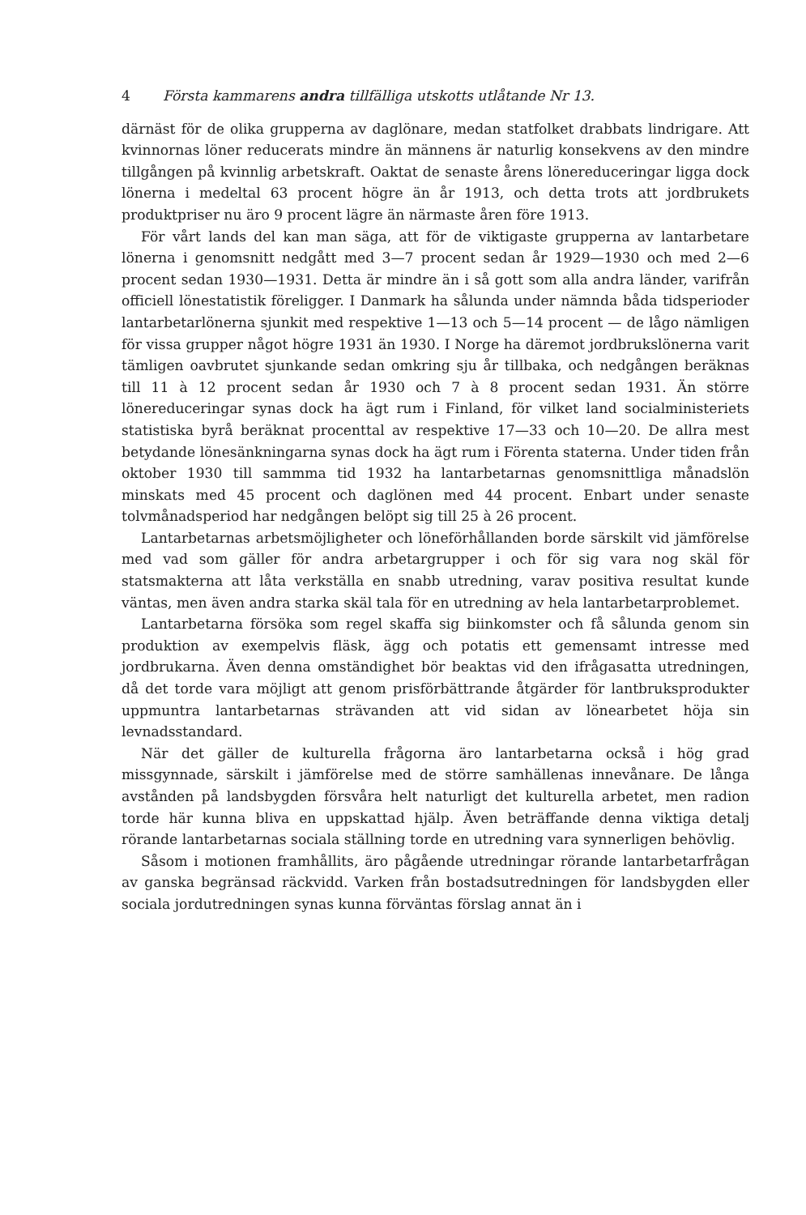4 Första kammarens andra tillfälliga utskotts utlåtande Nr 13.
därnäst för de olika grupperna av daglönare, medan statfolket drabbats lindrigare. Att kvinnornas löner reducerats mindre än männens är naturlig konsekvens av den mindre tillgången på kvinnlig arbetskraft. Oaktat de senaste årens lönereduceringar ligga dock lönerna i medeltal 63 procent högre än år 1913, och detta trots att jordbrukets produktpriser nu äro 9 procent lägre än närmaste åren före 1913.
För vårt lands del kan man säga, att för de viktigaste grupperna av lantarbetare lönerna i genomsnitt nedgått med 3—7 procent sedan år 1929—1930 och med 2—6 procent sedan 1930—1931. Detta är mindre än i så gott som alla andra länder, varifrån officiell lönestatistik föreligger. I Danmark ha sålunda under nämnda båda tidsperioder lantarbetarlönerna sjunkit med respektive 1—13 och 5—14 procent — de lågo nämligen för vissa grupper något högre 1931 än 1930. I Norge ha däremot jordbrukslönerna varit tämligen oavbrutet sjunkande sedan omkring sju år tillbaka, och nedgången beräknas till 11 à 12 procent sedan år 1930 och 7 à 8 procent sedan 1931. Än större lönereduceringar synas dock ha ägt rum i Finland, för vilket land socialministeriets statistiska byrå beräknat procenttal av respektive 17—33 och 10—20. De allra mest betydande lönesänkningarna synas dock ha ägt rum i Förenta staterna. Under tiden från oktober 1930 till sammma tid 1932 ha lantarbetarnas genomsnittliga månadslön minskats med 45 procent och daglönen med 44 procent. Enbart under senaste tolvmånadsperiod har nedgången belöpt sig till 25 à 26 procent.
Lantarbetarnas arbetsmöjligheter och löneförhållanden borde särskilt vid jämförelse med vad som gäller för andra arbetargrupper i och för sig vara nog skäl för statsmakterna att låta verkställa en snabb utredning, varav positiva resultat kunde väntas, men även andra starka skäl tala för en utredning av hela lantarbetarproblemet.
Lantarbetarna försöka som regel skaffa sig biinkomster och få sålunda genom sin produktion av exempelvis fläsk, ägg och potatis ett gemensamt intresse med jordbrukarna. Även denna omständighet bör beaktas vid den ifrågasatta utredningen, då det torde vara möjligt att genom prisförbättrande åtgärder för lantbruksprodukter uppmuntra lantarbetarnas strävanden att vid sidan av lönearbetet höja sin levnadsstandard.
När det gäller de kulturella frågorna äro lantarbetarna också i hög grad missgynnade, särskilt i jämförelse med de större samhällenas innevånare. De långa avstånden på landsbygden försvåra helt naturligt det kulturella arbetet, men radion torde här kunna bliva en uppskattad hjälp. Även beträffande denna viktiga detalj rörande lantarbetarnas sociala ställning torde en utredning vara synnerligen behövlig.
Såsom i motionen framhållits, äro pågående utredningar rörande lantarbetarfrågan av ganska begränsad räckvidd. Varken från bostadsutredningen för landsbygden eller sociala jordutredningen synas kunna förväntas förslag annat än i